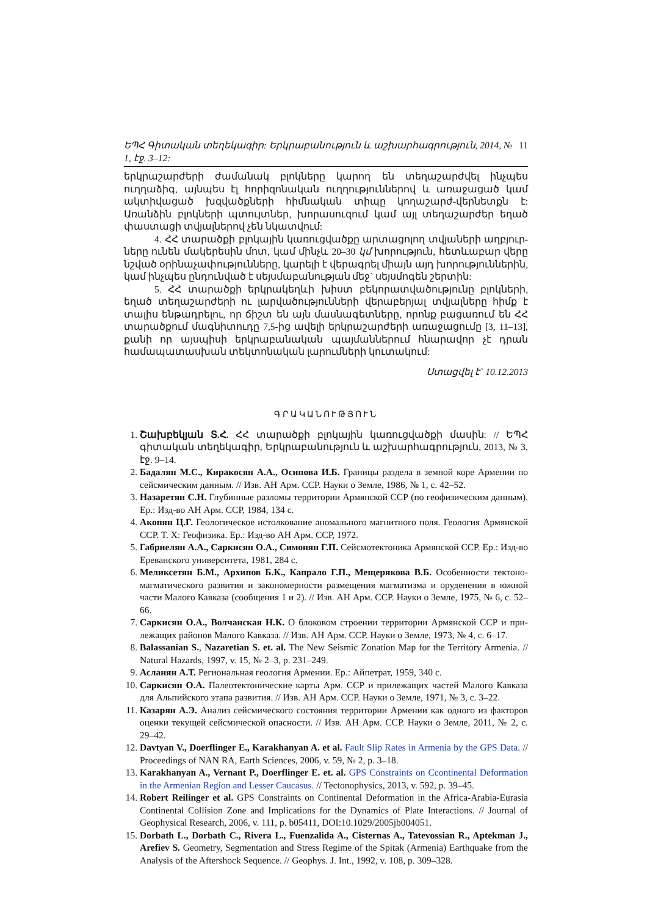ԵՊՀ Գիտական տեղեկագիր: Երկրաբանություն և աշխարհագրություն, 2014, № 1, էջ. 3–12: 11
երկրաշարժերի ժամանակ բլոկները կարող են տեղաշարժվել ինչպես ուղղաձիգ, այնպես էլ հորիզոնական ուղղություններով և առաջացած կամ ակտիվացած խզվածքների հիմնական տիպը կողաշարժ-վերնետքն է: Առանձին բլոկների պտույտներ, խորասուզում կամ այլ տեղաշարժեր եղած փաստացի տվյալներով չեն նկատվում:
4. ՀՀ տարածքի բլոկային կառուցվածքը արտացոլող տվյաների աղբյուր-ները ունեն մակերեսին մոտ, կամ մինչև 20–30 կմ խորություն, հետևաբար վերը նշված օրինաչափությունները, կարելի է վերագրել միայն այդ խորություններին, կամ ինչպես ընդունված է սեյսմաբանության մեջ` սեյսմոգեն շերտին:
5. ՀՀ տարածքի երկրակեղևի խիստ բեկորատվածությունը բլոկների, եղած տեղաշարժերի ու լարվածությունների վերաբերյալ տվյալները հիմք է տալիս ենթադրելու, որ ճիշտ են այն մասնագետները, որոնք բացառում են ՀՀ տարածքում մագնիտուդը 7,5-ից ավելի երկրաշարժերի առաջացումը [3, 11–13], քանի որ այսպիսի երկրաբանական պայմաններում հնարավոր չէ դրան համապատասխան տեկտոնական լարումների կուտակում:
Ստացվել է` 10.12.2013
ԳՐԱԿԱՆՈՒԹՅՈՒՆ
1. Շախբեկյան Տ.Հ. ՀՀ տարածքի բլոկային կառուցվածքի մասին: // ԵՊՀ գիտական տեղեկագիր, Երկրաբանություն և աշխարհագրություն, 2013, № 3, էջ. 9–14.
2. Бадалян М.С., Киракосян А.А., Осипова И.Б. Границы раздела в земной коре Армении по сейсмическим данным. // Изв. АН Арм. ССР. Науки о Земле, 1986, № 1, с. 42–52.
3. Назаретян С.Н. Глубинные разломы территории Армянской ССР (по геофизическим данным). Ер.: Изд-во АН Арм. ССР, 1984, 134 с.
4. Акопян Ц.Г. Геологическое истолкование аномального магнитного поля. Геология Армянской ССР. Т. X: Геофизика. Ер.: Изд-во АН Арм. ССР, 1972.
5. Габриелян А.А., Саркисян О.А., Симонян Г.П. Сейсмотектоника Армянской ССР. Ер.: Изд-во Ереванского университета, 1981, 284 с.
6. Меликсетян Б.М., Архипов Б.К., Капрало Г.П., Мещерякова В.Б. Особенности тектоно-магматического развития и закономерности размещения магматизма и оруденения в южной части Малого Кавказа (сообщения 1 и 2). // Изв. АН Арм. ССР. Науки о Земле, 1975, № 6, с. 52–66.
7. Саркисян О.А., Волчанская Н.К. О блоковом строении территории Армянской ССР и при-лежащих районов Малого Кавказа. // Изв. АН Арм. ССР. Науки о Земле, 1973, № 4, с. 6–17.
8. Balassanian S., Nazaretian S. et. al. The New Seismic Zonation Map for the Territory Armenia. // Natural Hazards, 1997, v. 15, № 2–3, p. 231–249.
9. Асланян А.Т. Региональная геология Армении. Ер.: Айпетрат, 1959, 340 с.
10. Саркисян О.А. Палеотектонические карты Арм. ССР и прилежащих частей Малого Кавказа для Альпийского этапа развития. // Изв. АН Арм. ССР. Науки о Земле, 1971, № 3, с. 3–22.
11. Казарян А.Э. Анализ сейсмического состояния территории Армении как одного из факторов оценки текущей сейсмической опасности. // Изв. АН Арм. ССР. Науки о Земле, 2011, № 2, с. 29–42.
12. Davtyan V., Doerflinger E., Karakhanyan A. et al. Fault Slip Rates in Armenia by the GPS Data. // Proceedings of NAN RA, Earth Sciences, 2006, v. 59, № 2, p. 3–18.
13. Karakhanyan A., Vernant P., Doerflinger E. et. al. GPS Constraints on Ccontinental Deformation in the Armenian Region and Lesser Caucasus. // Tectonophysics, 2013, v. 592, p. 39–45.
14. Robert Reilinger et al. GPS Constraints on Continental Deformation in the Africa-Arabia-Eurasia Continental Collision Zone and Implications for the Dynamics of Plate Interactions. // Journal of Geophysical Research, 2006, v. 111, p. b05411, DOI:10.1029/2005jb004051.
15. Dorbath L., Dorbath C., Rivera L., Fuenzalida A., Cisternas A., Tatevossian R., Aptekman J., Arefiev S. Geometry, Segmentation and Stress Regime of the Spitak (Armenia) Earthquake from the Analysis of the Aftershock Sequence. // Geophys. J. Int., 1992, v. 108, p. 309–328.